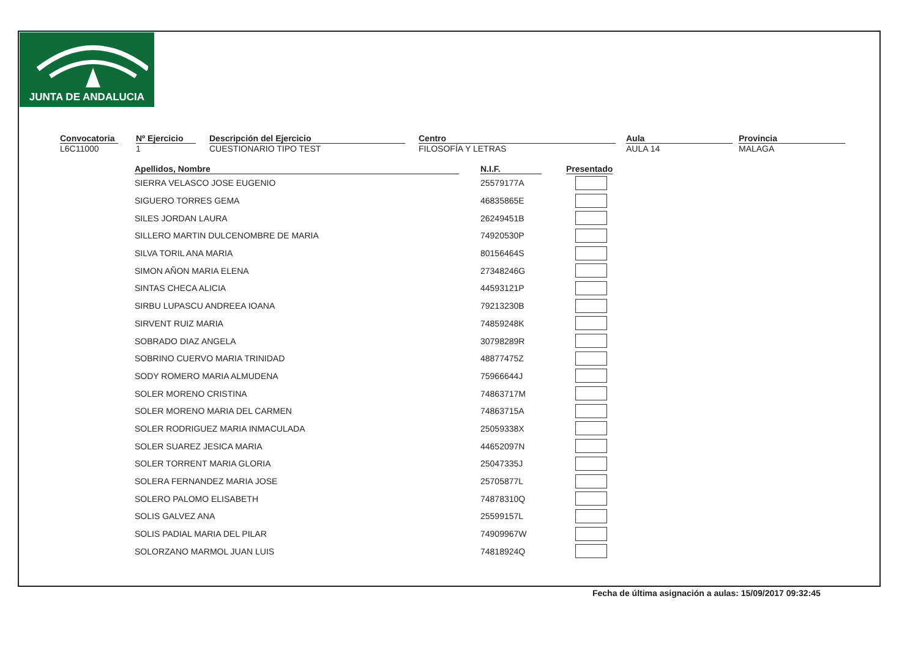JUNTA DE ANDALUCIA
Convocatoria
L6C11000
Nº Ejercicio
1
Descripción del Ejercicio
CUESTIONARIO TIPO TEST
Centro
FILOSOFÍA Y LETRAS
Aula
AULA 14
Provincia
MALAGA
| Apellidos, Nombre | | N.I.F. | | Presentado |
| --- | --- | --- | --- | --- |
| SIERRA VELASCO JOSE EUGENIO | | 25579177A | | |
| SIGUERO TORRES GEMA | | 46835865E | | |
| SILES JORDAN LAURA | | 26249451B | | |
| SILLERO MARTIN DULCENOMBRE DE MARIA | | 74920530P | | |
| SILVA TORIL ANA MARIA | | 80156464S | | |
| SIMON AÑON MARIA ELENA | | 27348246G | | |
| SINTAS CHECA ALICIA | | 44593121P | | |
| SIRBU LUPASCU ANDREEA IOANA | | 79213230B | | |
| SIRVENT RUIZ MARIA | | 74859248K | | |
| SOBRADO DIAZ ANGELA | | 30798289R | | |
| SOBRINO CUERVO MARIA TRINIDAD | | 48877475Z | | |
| SODY ROMERO MARIA ALMUDENA | | 75966644J | | |
| SOLER MORENO CRISTINA | | 74863717M | | |
| SOLER MORENO MARIA DEL CARMEN | | 74863715A | | |
| SOLER RODRIGUEZ MARIA INMACULADA | | 25059338X | | |
| SOLER SUAREZ JESICA MARIA | | 44652097N | | |
| SOLER TORRENT MARIA GLORIA | | 25047335J | | |
| SOLERA FERNANDEZ MARIA JOSE | | 25705877L | | |
| SOLERO PALOMO ELISABETH | | 74878310Q | | |
| SOLIS GALVEZ ANA | | 25599157L | | |
| SOLIS PADIAL MARIA DEL PILAR | | 74909967W | | |
| SOLORZANO MARMOL JUAN LUIS | | 74818924Q | | |
Fecha de última asignación a aulas: 15/09/2017 09:32:45